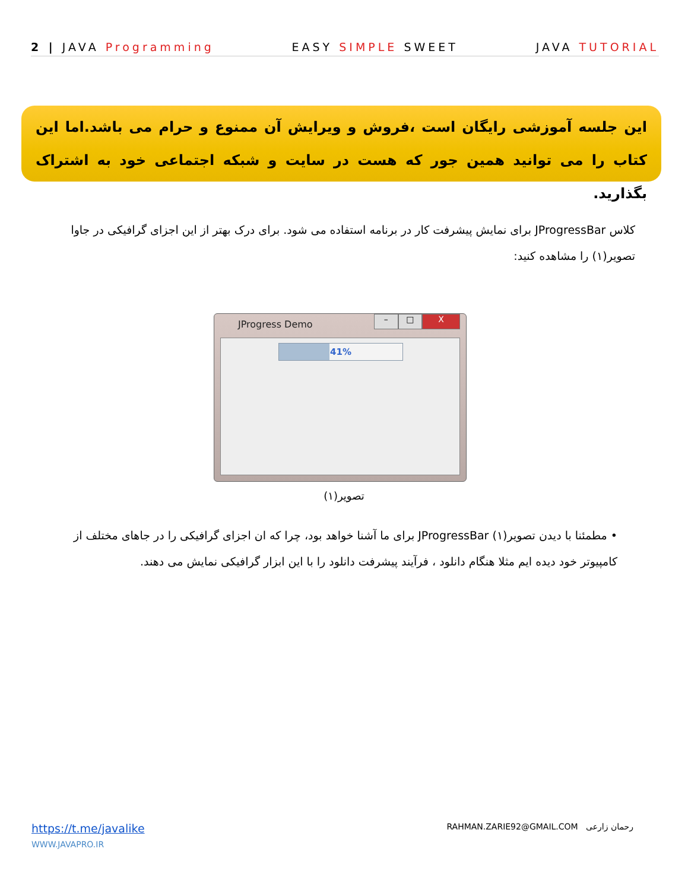2 | JAVA Programming EASY SIMPLE SWEET JAVA TUTORIAL
این جلسه آموزشی رایگان است ،فروش و ویرایش آن ممنوع و حرام می باشد.اما این کتاب را می توانید همین جور که هست در سایت و شبکه اجتماعی خود به اشتراک بگذارید.
کلاس JProgressBar برای نمایش پیشرفت کار در برنامه استفاده می شود. برای درک بهتر از این اجزای گرافیکی در جاوا تصویر(۱) را مشاهده کنید:
JProgress Demo
– □ X
41%
تصویر(۱)
• مطمئنا با دیدن تصویر(۱) JProgressBar برای ما آشنا خواهد بود، چرا که ان اجزای گرافیکی را در جاهای مختلف از کامپیوتر خود دیده ایم مثلا هنگام دانلود ، فرآیند پیشرفت دانلود را با این ابزار گرافیکی نمایش می دهند.
https://t.me/javalike
WWW.JAVAPRO.IR
RAHMAN.ZARIE92@GMAIL.COM رحمان زارعی